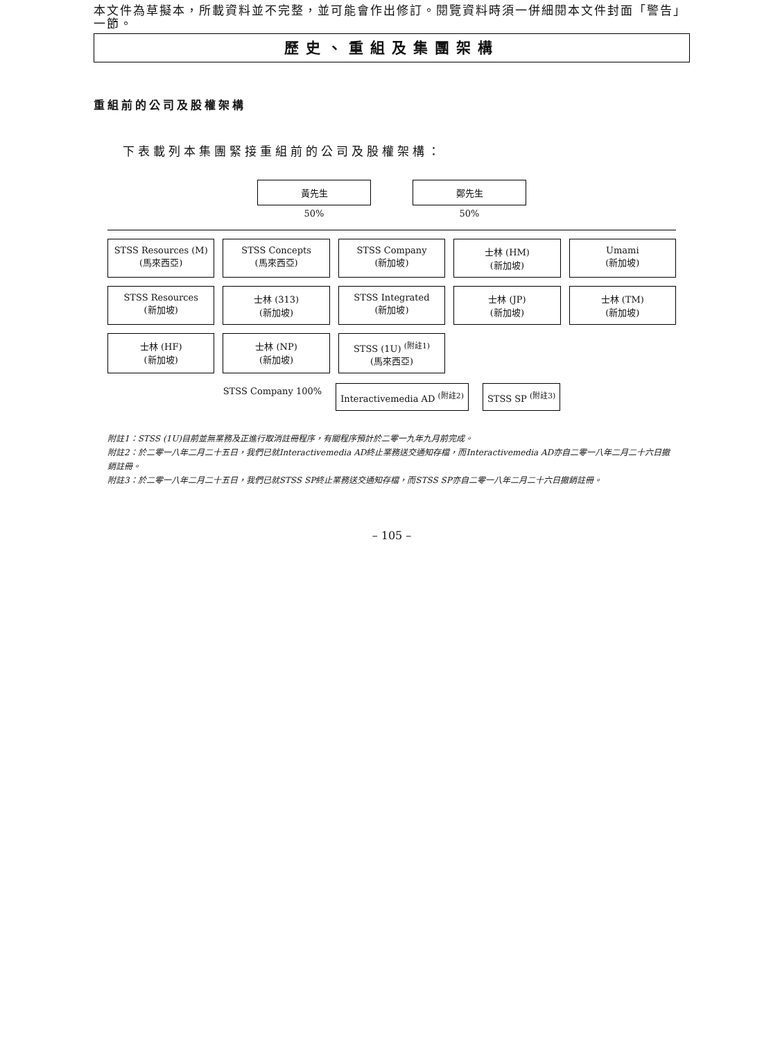本文件為草擬本，所載資料並不完整，並可能會作出修訂。閱覽資料時須一併細閱本文件封面「警告」一節。
歷史、重組及集團架構
重組前的公司及股權架構
下表載列本集團緊接重組前的公司及股權架構：
黃先生
50%
鄭先生
50%
STSS Resources (M)
(馬來西亞)
STSS Concepts
(馬來西亞)
STSS Company
(新加坡)
士林 (HM)
(新加坡)
Umami
(新加坡)
STSS Resources
(新加坡)
士林 (313)
(新加坡)
STSS Integrated
(新加坡)
士林 (JP)
(新加坡)
士林 (TM)
(新加坡)
士林 (HF)
(新加坡)
士林 (NP)
(新加坡)
STSS (1U) <sup>(附註1)</sup>
(馬來西亞)
STSS Company 100%
Interactivemedia AD <sup>(附註2)</sup> STSS SP <sup>(附註3)</sup>
附註1：STSS (1U)目前並無業務及正進行取消註冊程序，有關程序預計於二零一九年九月前完成。
附註2：於二零一八年二月二十五日，我們已就Interactivemedia AD終止業務送交通知存檔，而Interactivemedia AD亦自二零一八年二月二十六日撤銷註冊。
附註3：於二零一八年二月二十五日，我們已就STSS SP終止業務送交通知存檔，而STSS SP亦自二零一八年二月二十六日撤銷註冊。
– 105 –